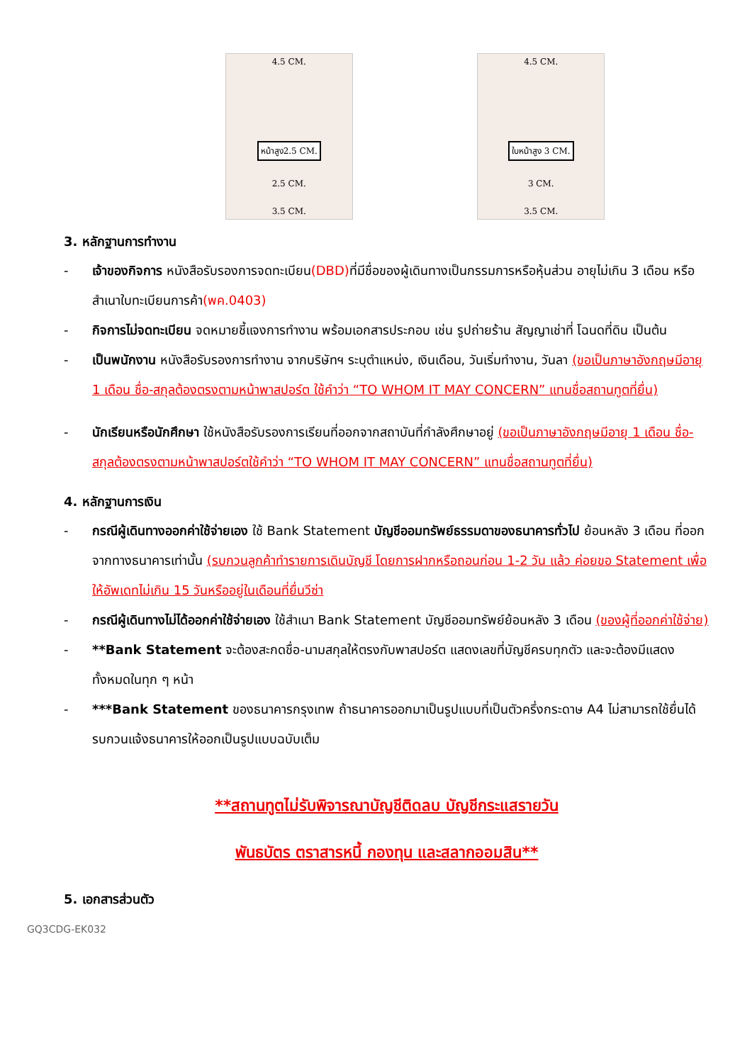4.5 CM.
หน้าสูง2.5 CM.
2.5 CM.
3.5 CM.
4.5 CM.
ใบหน้าสูง 3 CM.
3 CM.
3.5 CM.
3. หลักฐานการทำงาน
- เจ้าของกิจการ หนังสือรับรองการจดทะเบียน(DBD) ที่มีชื่อของผู้เดินทางเป็นกรรมการหรือหุ้นส่วน อายุไม่เกิน 3 เดือน หรือ สำเนาใบทะเบียนการค้า(พค.0403)
- กิจการไม่จดทะเบียน จดหมายชี้แจงการทำงาน พร้อมเอกสารประกอบ เช่น รูปถ่ายร้าน สัญญาเช่าที่ โฉนดที่ดิน เป็นต้น
- เป็นพนักงาน หนังสือรับรองการทำงาน จากบริษัทฯ ระบุตำแหน่ง, เงินเดือน, วันเริ่มทำงาน, วันลา (ขอเป็นภาษาอังกฤษมีอายุ 1 เดือน ชื่อ-สกุลต้องตรงตามหน้าพาสปอร์ต ใช้คำว่า “TO WHOM IT MAY CONCERN” แทนชื่อสถานทูตที่ยื่น)
- นักเรียนหรือนักศึกษา ใช้หนังสือรับรองการเรียนที่ออกจากสถาบันที่กำลังศึกษาอยู่ (ขอเป็นภาษาอังกฤษมีอายุ 1 เดือน ชื่อ-สกุลต้องตรงตามหน้าพาสปอร์ตใช้คำว่า “TO WHOM IT MAY CONCERN” แทนชื่อสถานทูตที่ยื่น)
4. หลักฐานการเงิน
- กรณีผู้เดินทางออกค่าใช้จ่ายเอง ใช้ Bank Statement บัญชีออมทรัพย์ธรรมดาของธนาคารทั่วไป ย้อนหลัง 3 เดือน ที่ออกจากทางธนาคารเท่านั้น (รบกวนลูกค้าทำรายการเดินบัญชี โดยการฝากหรือถอนก่อน 1-2 วัน แล้ว ค่อยขอ Statement เพื่อให้อัพเดทไม่เกิน 15 วันหรืออยู่ในเดือนที่ยื่นวีซ่า
- กรณีผู้เดินทางไม่ได้ออกค่าใช้จ่ายเอง ใช้สำเนา Bank Statement บัญชีออมทรัพย์ย้อนหลัง 3 เดือน (ของผู้ที่ออกค่าใช้จ่าย)
- **Bank Statement จะต้องสะกดชื่อ-นามสกุลให้ตรงกับพาสปอร์ต แสดงเลขที่บัญชีครบทุกตัว และจะต้องมีแสดงทั้งหมดในทุก ๆ หน้า
- ***Bank Statement ของธนาคารกรุงเทพ ถ้าธนาคารออกมาเป็นรูปแบบที่เป็นตัวครึ่งกระดาษ A4 ไม่สามารถใช้ยื่นได้ รบกวนแจ้งธนาคารให้ออกเป็นรูปแบบฉบับเต็ม
**สถานทูตไม่รับพิจารณาบัญชีติดลบ บัญชีกระแสรายวัน
พันธบัตร ตราสารหนี้ กองทุน และสลากออมสิน**
5. เอกสารส่วนตัว
GQ3CDG-EK032